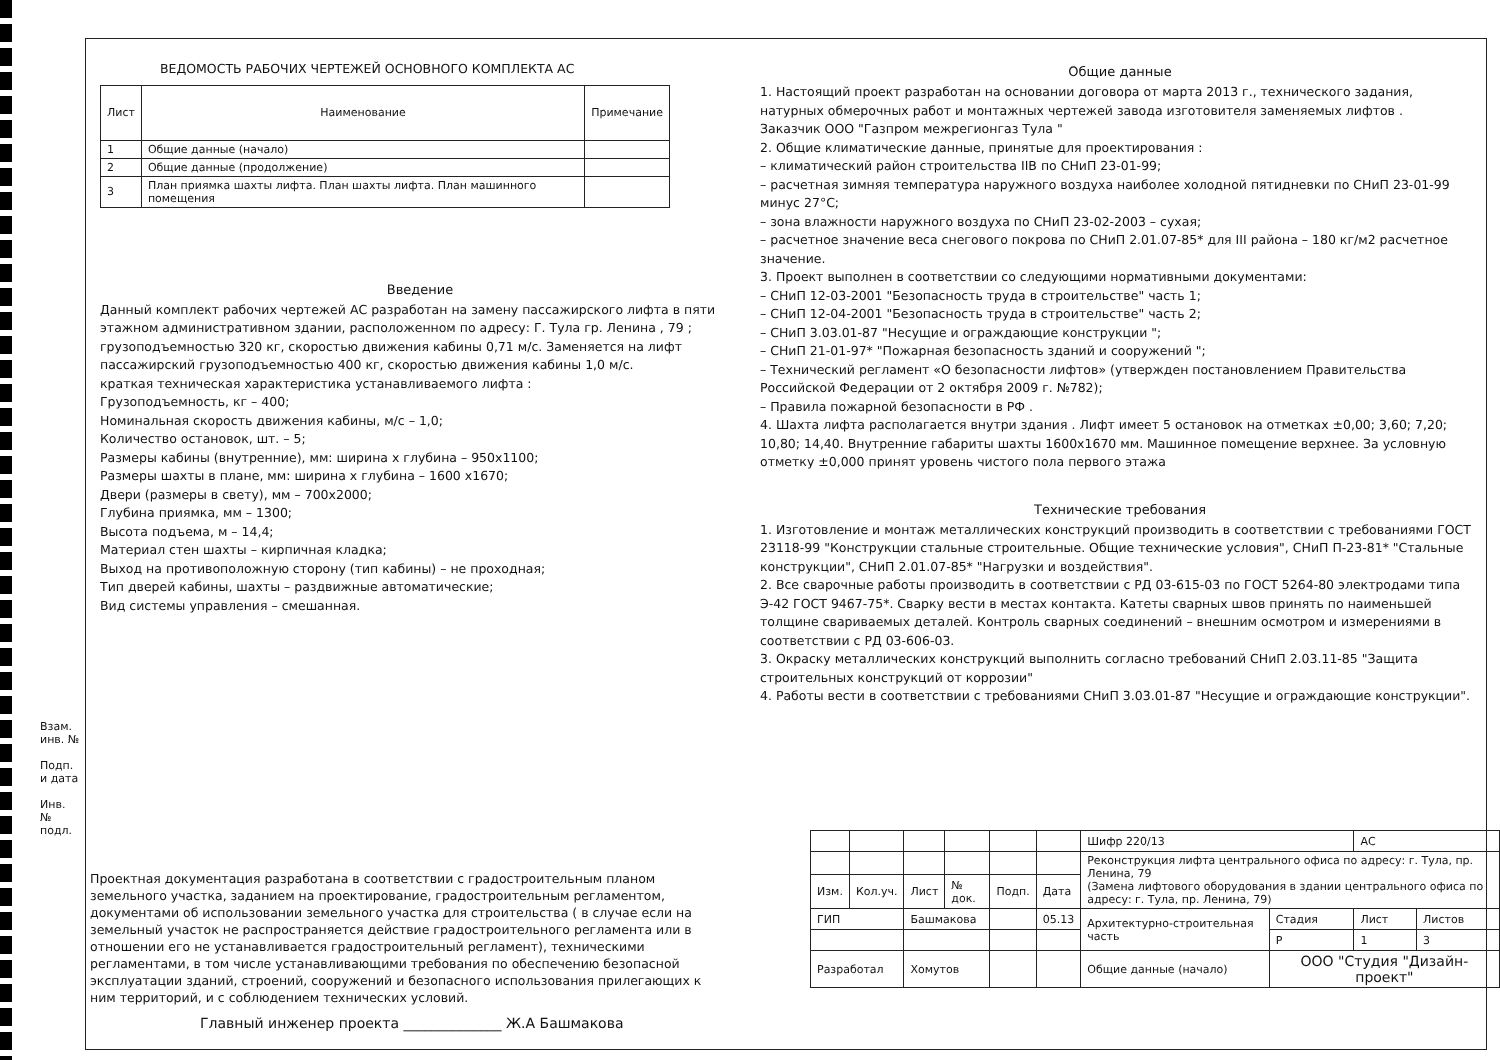Взам. инв. №
Подп. и дата
Инв. № подл.
ВЕДОМОСТЬ РАБОЧИХ ЧЕРТЕЖЕЙ ОСНОВНОГО КОМПЛЕКТА АС
| Лист | Наименование | Примечание |
| --- | --- | --- |
| 1 | Общие данные (начало) | |
| 2 | Общие данные (продолжение) | |
| 3 | План приямка шахты лифта. План шахты лифта. План машинного помещения | |
Введение
Данный комплект рабочих чертежей АС разработан на замену пассажирского лифта в пяти этажном административном здании, расположенном по адресу: Г. Тула гр. Ленина , 79 ; грузоподъемностью 320 кг, скоростью движения кабины 0,71 м/с. Заменяется на лифт пассажирский грузоподъемностью 400 кг, скоростью движения кабины 1,0 м/с.
краткая техническая характеристика устанавливаемого лифта :
Грузоподъемность, кг – 400;
Номинальная скорость движения кабины, м/с – 1,0;
Количество остановок, шт. – 5;
Размеры кабины (внутренние), мм: ширина х глубина – 950х1100;
Размеры шахты в плане, мм: ширина х глубина – 1600 х1670;
Двери (размеры в свету), мм – 700х2000;
Глубина приямка, мм – 1300;
Высота подъема, м – 14,4;
Материал стен шахты – кирпичная кладка;
Выход на противоположную сторону (тип кабины) – не проходная;
Тип дверей кабины, шахты – раздвижные автоматические;
Вид системы управления – смешанная.
Общие данные
1. Настоящий проект разработан на основании договора от марта 2013 г., технического задания, натурных обмерочных работ и монтажных чертежей завода изготовителя заменяемых лифтов .
Заказчик ООО "Газпром межрегионгаз Тула "
2. Общие климатические данные, принятые для проектирования :
– климатический район строительства IIВ по СНиП 23-01-99;
– расчетная зимняя температура наружного воздуха наиболее холодной пятидневки по СНиП 23-01-99 минус 27°С;
– зона влажности наружного воздуха по СНиП 23-02-2003 – сухая;
– расчетное значение веса снегового покрова по СНиП 2.01.07-85* для III района – 180 кг/м2 расчетное значение.
3. Проект выполнен в соответствии со следующими нормативными документами:
– СНиП 12-03-2001 "Безопасность труда в строительстве" часть 1;
– СНиП 12-04-2001 "Безопасность труда в строительстве" часть 2;
– СНиП 3.03.01-87 "Несущие и ограждающие конструкции ";
– СНиП 21-01-97* "Пожарная безопасность зданий и сооружений ";
– Технический регламент «О безопасности лифтов» (утвержден постановлением Правительства Российской Федерации от 2 октября 2009 г. №782);
– Правила пожарной безопасности в РФ .
4. Шахта лифта располагается внутри здания . Лифт имеет 5 остановок на отметках ±0,00; 3,60; 7,20; 10,80; 14,40. Внутренние габариты шахты 1600х1670 мм. Машинное помещение верхнее. За условную отметку ±0,000 принят уровень чистого пола первого этажа
Технические требования
1. Изготовление и монтаж металлических конструкций производить в соответствии с требованиями ГОСТ 23118-99 "Конструкции стальные строительные. Общие технические условия", СНиП П-23-81* "Стальные конструкции", СНиП 2.01.07-85* "Нагрузки и воздействия".
2. Все сварочные работы производить в соответствии с РД 03-615-03 по ГОСТ 5264-80 электродами типа Э-42 ГОСТ 9467-75*. Сварку вести в местах контакта. Катеты сварных швов принять по наименьшей толщине свариваемых деталей. Контроль сварных соединений – внешним осмотром и измерениями в соответствии с РД 03-606-03.
3. Окраску металлических конструкций выполнить согласно требований СНиП 2.03.11-85 "Защита строительных конструкций от коррозии"
4. Работы вести в соответствии с требованиями СНиП 3.03.01-87 "Несущие и ограждающие конструкции".
Проектная документация разработана в соответствии с градостроительным планом земельного участка, заданием на проектирование, градостроительным регламентом, документами об использовании земельного участка для строительства ( в случае если на земельный участок не распространяется действие градостроительного регламента или в отношении его не устанавливается градостроительный регламент), техническими регламентами, в том числе устанавливающими требования по обеспечению безопасной эксплуатации зданий, строений, сооружений и безопасного использования прилегающих к ним территорий, и с соблюдением технических условий.
Главный инженер проекта ______________ Ж.А Башмакова
| | | | | | | Шифр 220/13 | | АС | |
| | | | | | | Реконструкция лифта центрального офиса по адресу: г. Тула, пр. Ленина, 79 (Замена лифтового оборудования в здании центрального офиса по адресу: г. Тула, пр. Ленина, 79) | | | |
| Изм. | Кол.уч. | Лист | № док. | Подп. | Дата | | | | |
| ГИП | | Башмакова | | | 05.13 | Архитектурно-строительная часть | Стадия | Лист | Листов |
| | | | | | | | Р | 1 | 3 |
| Разработал | | Хомутов | | | | Общие данные (начало) | ООО "Студия "Дизайн-проект" | | |